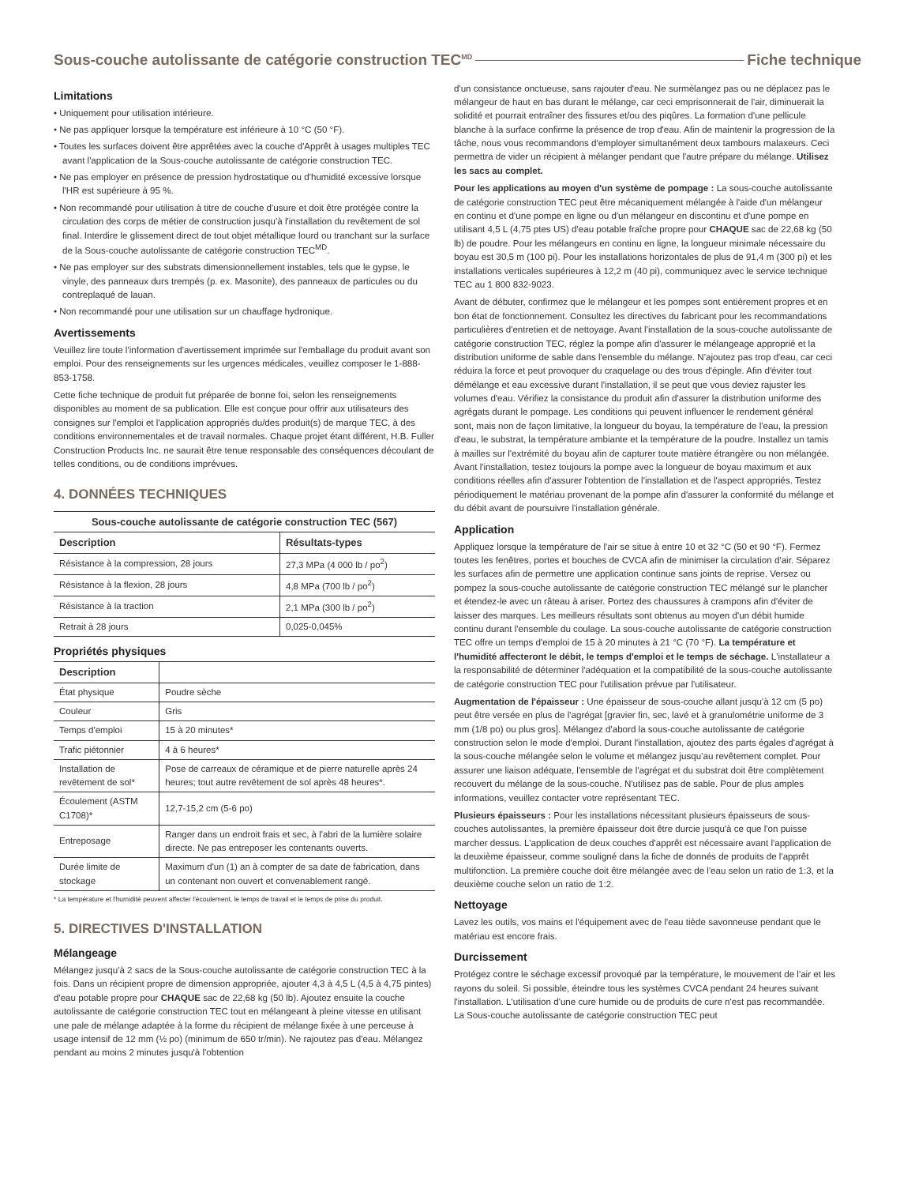Sous-couche autolissante de catégorie construction TEC<sup>MD</sup> Fiche technique
Limitations
• Uniquement pour utilisation intérieure.
• Ne pas appliquer lorsque la température est inférieure à 10 °C (50 °F).
• Toutes les surfaces doivent être apprêtées avec la couche d'Apprêt à usages multiples TEC avant l'application de la Sous-couche autolissante de catégorie construction TEC.
• Ne pas employer en présence de pression hydrostatique ou d'humidité excessive lorsque l'HR est supérieure à 95 %.
• Non recommandé pour utilisation à titre de couche d'usure et doit être protégée contre la circulation des corps de métier de construction jusqu'à l'installation du revêtement de sol final. Interdire le glissement direct de tout objet métallique lourd ou tranchant sur la surface de la Sous-couche autolissante de catégorie construction TEC<sup>MD</sup>.
• Ne pas employer sur des substrats dimensionnellement instables, tels que le gypse, le vinyle, des panneaux durs trempés (p. ex. Masonite), des panneaux de particules ou du contreplaqué de lauan.
• Non recommandé pour une utilisation sur un chauffage hydronique.
Avertissements
Veuillez lire toute l'information d'avertissement imprimée sur l'emballage du produit avant son emploi. Pour des renseignements sur les urgences médicales, veuillez composer le 1-888-853-1758.
Cette fiche technique de produit fut préparée de bonne foi, selon les renseignements disponibles au moment de sa publication. Elle est conçue pour offrir aux utilisateurs des consignes sur l'emploi et l'application appropriés du/des produit(s) de marque TEC, à des conditions environnementales et de travail normales. Chaque projet étant différent, H.B. Fuller Construction Products Inc. ne saurait être tenue responsable des conséquences découlant de telles conditions, ou de conditions imprévues.
4. DONNÉES TECHNIQUES
| Sous-couche autolissante de catégorie construction TEC (567) | |
| --- | --- |
| Description | Résultats-types |
| Résistance à la compression, 28 jours | 27,3 MPa (4 000 lb / po<sup>2</sup>) |
| Résistance à la flexion, 28 jours | 4,8 MPa (700 lb / po<sup>2</sup>) |
| Résistance à la traction | 2,1 MPa (300 lb / po<sup>2</sup>) |
| Retrait à 28 jours | 0,025-0,045% |
Propriétés physiques
| Description | |
| --- | --- |
| État physique | Poudre sèche |
| Couleur | Gris |
| Temps d'emploi | 15 à 20 minutes* |
| Trafic piétonnier | 4 à 6 heures* |
| Installation de revêtement de sol* | Pose de carreaux de céramique et de pierre naturelle après 24 heures; tout autre revêtement de sol après 48 heures*. |
| Écoulement (ASTM C1708)* | 12,7-15,2 cm (5-6 po) |
| Entreposage | Ranger dans un endroit frais et sec, à l'abri de la lumière solaire directe. Ne pas entreposer les contenants ouverts. |
| Durée limite de stockage | Maximum d'un (1) an à compter de sa date de fabrication, dans un contenant non ouvert et convenablement rangé. |
* La température et l'humidité peuvent affecter l'écoulement, le temps de travail et le temps de prise du produit.
5. DIRECTIVES D'INSTALLATION
Mélangeage
Mélangez jusqu'à 2 sacs de la Sous-couche autolissante de catégorie construction TEC à la fois. Dans un récipient propre de dimension appropriée, ajouter 4,3 à 4,5 L (4,5 à 4,75 pintes) d'eau potable propre pour CHAQUE sac de 22,68 kg (50 lb). Ajoutez ensuite la couche autolissante de catégorie construction TEC tout en mélangeant à pleine vitesse en utilisant une pale de mélange adaptée à la forme du récipient de mélange fixée à une perceuse à usage intensif de 12 mm (½ po) (minimum de 650 tr/min). Ne rajoutez pas d'eau. Mélangez pendant au moins 2 minutes jusqu'à l'obtention
d'un consistance onctueuse, sans rajouter d'eau. Ne surmélangez pas ou ne déplacez pas le mélangeur de haut en bas durant le mélange, car ceci emprisonnerait de l'air, diminuerait la solidité et pourrait entraîner des fissures et/ou des piqûres. La formation d'une pellicule blanche à la surface confirme la présence de trop d'eau. Afin de maintenir la progression de la tâche, nous vous recommandons d'employer simultanément deux tambours malaxeurs. Ceci permettra de vider un récipient à mélanger pendant que l'autre prépare du mélange. Utilisez les sacs au complet.
Pour les applications au moyen d'un système de pompage : La sous-couche autolissante de catégorie construction TEC peut être mécaniquement mélangée à l'aide d'un mélangeur en continu et d'une pompe en ligne ou d'un mélangeur en discontinu et d'une pompe en utilisant 4,5 L (4,75 ptes US) d'eau potable fraîche propre pour CHAQUE sac de 22,68 kg (50 lb) de poudre. Pour les mélangeurs en continu en ligne, la longueur minimale nécessaire du boyau est 30,5 m (100 pi). Pour les installations horizontales de plus de 91,4 m (300 pi) et les installations verticales supérieures à 12,2 m (40 pi), communiquez avec le service technique TEC au 1 800 832-9023.
Avant de débuter, confirmez que le mélangeur et les pompes sont entièrement propres et en bon état de fonctionnement. Consultez les directives du fabricant pour les recommandations particulières d'entretien et de nettoyage. Avant l'installation de la sous-couche autolissante de catégorie construction TEC, réglez la pompe afin d'assurer le mélangeage approprié et la distribution uniforme de sable dans l'ensemble du mélange. N'ajoutez pas trop d'eau, car ceci réduira la force et peut provoquer du craquelage ou des trous d'épingle. Afin d'éviter tout démélange et eau excessive durant l'installation, il se peut que vous deviez rajuster les volumes d'eau. Vérifiez la consistance du produit afin d'assurer la distribution uniforme des agrégats durant le pompage. Les conditions qui peuvent influencer le rendement général sont, mais non de façon limitative, la longueur du boyau, la température de l'eau, la pression d'eau, le substrat, la température ambiante et la température de la poudre. Installez un tamis à mailles sur l'extrémité du boyau afin de capturer toute matière étrangère ou non mélangée. Avant l'installation, testez toujours la pompe avec la longueur de boyau maximum et aux conditions réelles afin d'assurer l'obtention de l'installation et de l'aspect appropriés. Testez périodiquement le matériau provenant de la pompe afin d'assurer la conformité du mélange et du débit avant de poursuivre l'installation générale.
Application
Appliquez lorsque la température de l'air se situe à entre 10 et 32 °C (50 et 90 °F). Fermez toutes les fenêtres, portes et bouches de CVCA afin de minimiser la circulation d'air. Séparez les surfaces afin de permettre une application continue sans joints de reprise. Versez ou pompez la sous-couche autolissante de catégorie construction TEC mélangé sur le plancher et étendez-le avec un râteau à ariser. Portez des chaussures à crampons afin d'éviter de laisser des marques. Les meilleurs résultats sont obtenus au moyen d'un débit humide continu durant l'ensemble du coulage. La sous-couche autolissante de catégorie construction TEC offre un temps d'emploi de 15 à 20 minutes à 21 °C (70 °F). La température et l'humidité affecteront le débit, le temps d'emploi et le temps de séchage. L'installateur a la responsabilité de déterminer l'adéquation et la compatibilité de la sous-couche autolissante de catégorie construction TEC pour l'utilisation prévue par l'utilisateur.
Augmentation de l'épaisseur : Une épaisseur de sous-couche allant jusqu'à 12 cm (5 po) peut être versée en plus de l'agrégat [gravier fin, sec, lavé et à granulométrie uniforme de 3 mm (1/8 po) ou plus gros]. Mélangez d'abord la sous-couche autolissante de catégorie construction selon le mode d'emploi. Durant l'installation, ajoutez des parts égales d'agrégat à la sous-couche mélangée selon le volume et mélangez jusqu'au revêtement complet. Pour assurer une liaison adéquate, l'ensemble de l'agrégat et du substrat doit être complètement recouvert du mélange de la sous-couche. N'utilisez pas de sable. Pour de plus amples informations, veuillez contacter votre représentant TEC.
Plusieurs épaisseurs : Pour les installations nécessitant plusieurs épaisseurs de sous-couches autolissantes, la première épaisseur doit être durcie jusqu'à ce que l'on puisse marcher dessus. L'application de deux couches d'apprêt est nécessaire avant l'application de la deuxième épaisseur, comme souligné dans la fiche de donnés de produits de l'apprêt multifonction. La première couche doit être mélangée avec de l'eau selon un ratio de 1:3, et la deuxième couche selon un ratio de 1:2.
Nettoyage
Lavez les outils, vos mains et l'équipement avec de l'eau tiède savonneuse pendant que le matériau est encore frais.
Durcissement
Protégez contre le séchage excessif provoqué par la température, le mouvement de l'air et les rayons du soleil. Si possible, éteindre tous les systèmes CVCA pendant 24 heures suivant l'installation. L'utilisation d'une cure humide ou de produits de cure n'est pas recommandée. La Sous-couche autolissante de catégorie construction TEC peut